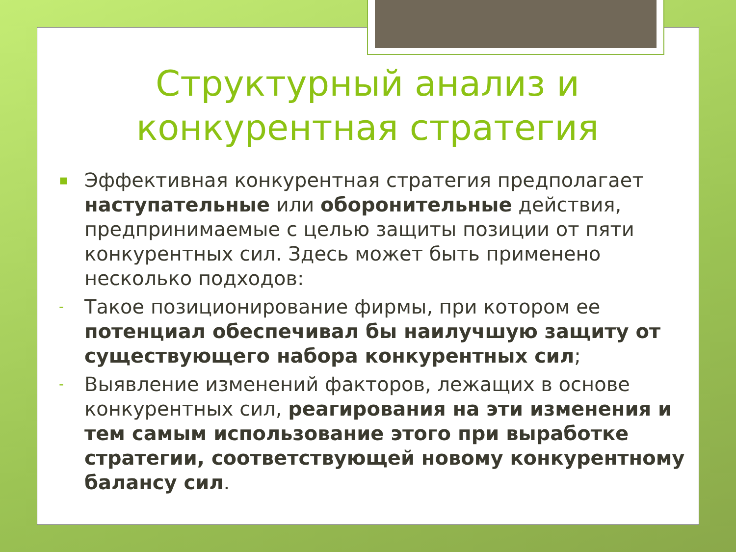Структурный анализ и
конкурентная стратегия
▪ Эффективная конкурентная стратегия предполагает наступательные или оборонительные действия, предпринимаемые с целью защиты позиции от пяти конкурентных сил. Здесь может быть применено несколько подходов:
- Такое позиционирование фирмы, при котором ее потенциал обеспечивал бы наилучшую защиту от существующего набора конкурентных сил;
- Выявление изменений факторов, лежащих в основе конкурентных сил, реагирования на эти изменения и тем самым использование этого при выработке стратегии, соответствующей новому конкурентному балансу сил.